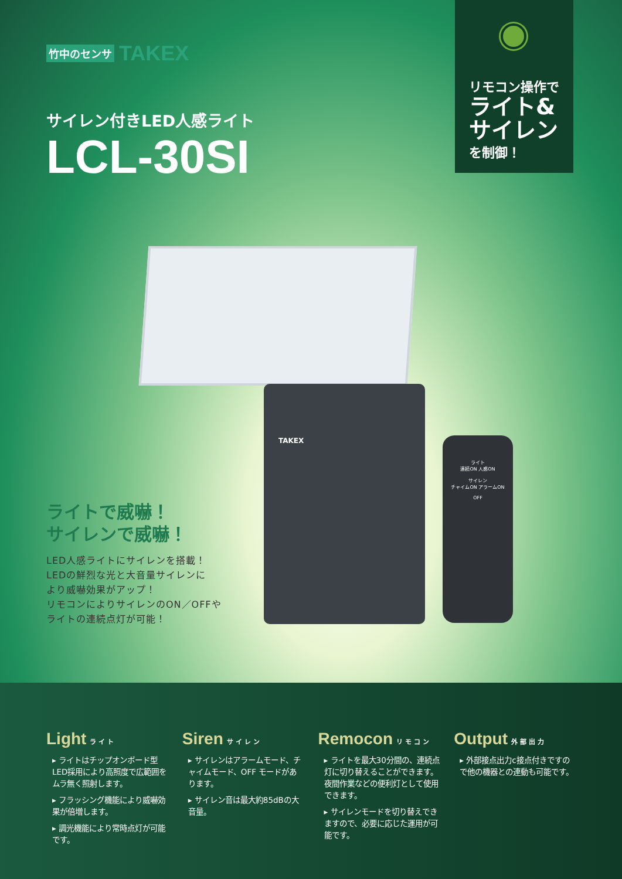竹中のセンサ TAKEX
サイレン付きLED人感ライト
LCL-30SI
リモコン操作で
ライト&
サイレン
を制御！
TAKEX
ライト
連続ON 人感ON
サイレン
チャイムON アラームON
OFF
ライトで威嚇！
サイレンで威嚇！
LED人感ライトにサイレンを搭載！
LEDの鮮烈な光と大音量サイレンに
より威嚇効果がアップ！
リモコンによりサイレンのON／OFFや
ライトの連続点灯が可能！
Light ライト
▸ ライトはチップオンボード型LED採用により高照度で広範囲をムラ無く照射します。
▸ フラッシング機能により威嚇効果が倍増します。
▸ 調光機能により常時点灯が可能です。
Siren サイレン
▸ サイレンはアラームモード、チャイムモード、OFF モードがあります。
▸ サイレン音は最大約85dBの大音量。
Remocon リモコン
▸ ライトを最大30分間の、連続点灯に切り替えることができます。夜間作業などの便利灯として使用できます。
▸ サイレンモードを切り替えできますので、必要に応じた運用が可能です。
Output 外部出力
▸ 外部接点出力c接点付きですので他の機器との連動も可能です。